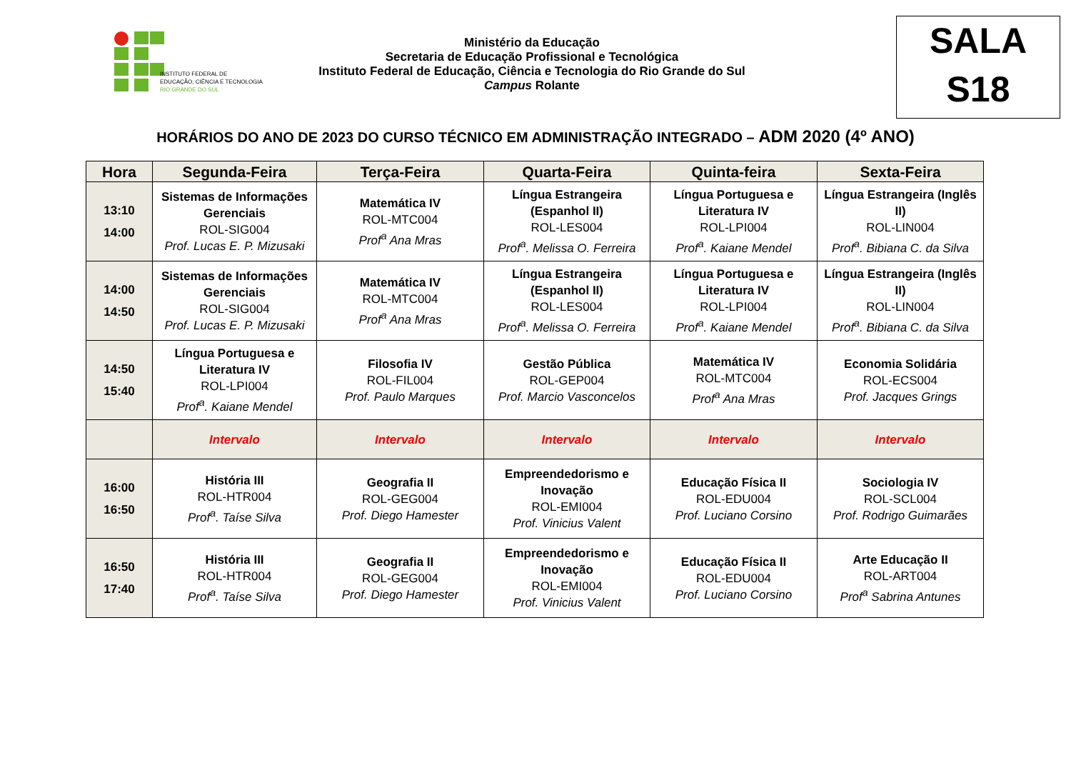INSTITUTO FEDERAL DE
EDUCAÇÃO, CIÊNCIA E TECNOLOGIA
RIO GRANDE DO SUL
Ministério da Educação
Secretaria de Educação Profissional e Tecnológica
Instituto Federal de Educação, Ciência e Tecnologia do Rio Grande do Sul
Campus Rolante
SALA
S18
HORÁRIOS DO ANO DE 2023 DO CURSO TÉCNICO EM ADMINISTRAÇÃO INTEGRADO – ADM 2020 (4º ANO)
| Hora | Segunda-Feira | Terça-Feira | Quarta-Feira | Quinta-feira | Sexta-Feira |
| --- | --- | --- | --- | --- | --- |
| 13:10 14:00 | Sistemas de Informações Gerenciais ROL-SIG004 Prof. Lucas E. P. Mizusaki | Matemática IV ROL-MTC004 Prof<sup>a</sup> Ana Mras | Língua Estrangeira (Espanhol II) ROL-LES004 Prof<sup>a</sup>. Melissa O. Ferreira | Língua Portuguesa e Literatura IV ROL-LPI004 Prof<sup>a</sup>. Kaiane Mendel | Língua Estrangeira (Inglês II) ROL-LIN004 Prof<sup>a</sup>. Bibiana C. da Silva |
| 14:00 14:50 | Sistemas de Informações Gerenciais ROL-SIG004 Prof. Lucas E. P. Mizusaki | Matemática IV ROL-MTC004 Prof<sup>a</sup> Ana Mras | Língua Estrangeira (Espanhol II) ROL-LES004 Prof<sup>a</sup>. Melissa O. Ferreira | Língua Portuguesa e Literatura IV ROL-LPI004 Prof<sup>a</sup>. Kaiane Mendel | Língua Estrangeira (Inglês II) ROL-LIN004 Prof<sup>a</sup>. Bibiana C. da Silva |
| 14:50 15:40 | Língua Portuguesa e Literatura IV ROL-LPI004 Prof<sup>a</sup>. Kaiane Mendel | Filosofia IV ROL-FIL004 Prof. Paulo Marques | Gestão Pública ROL-GEP004 Prof. Marcio Vasconcelos | Matemática IV ROL-MTC004 Prof<sup>a</sup> Ana Mras | Economia Solidária ROL-ECS004 Prof. Jacques Grings |
| | Intervalo | Intervalo | Intervalo | Intervalo | Intervalo |
| 16:00 16:50 | História III ROL-HTR004 Prof<sup>a</sup>. Taíse Silva | Geografia II ROL-GEG004 Prof. Diego Hamester | Empreendedorismo e Inovação ROL-EMI004 Prof. Vinicius Valent | Educação Física II ROL-EDU004 Prof. Luciano Corsino | Sociologia IV ROL-SCL004 Prof. Rodrigo Guimarães |
| 16:50 17:40 | História III ROL-HTR004 Prof<sup>a</sup>. Taíse Silva | Geografia II ROL-GEG004 Prof. Diego Hamester | Empreendedorismo e Inovação ROL-EMI004 Prof. Vinicius Valent | Educação Física II ROL-EDU004 Prof. Luciano Corsino | Arte Educação II ROL-ART004 Prof<sup>a</sup> Sabrina Antunes |